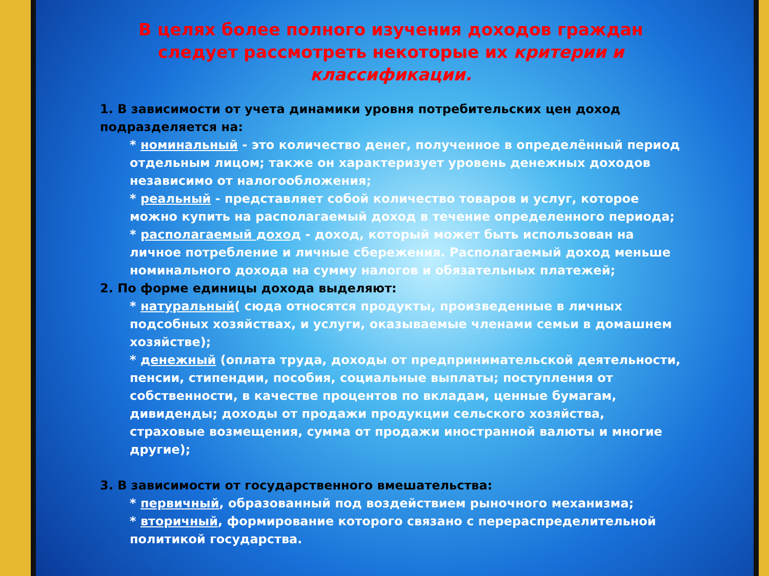В целях более полного изучения доходов граждан следует рассмотреть некоторые их критерии и классификации.
1. В зависимости от учета динамики уровня потребительских цен доход подразделяется на:
* номинальный - это количество денег, полученное в определённый период отдельным лицом; также он характеризует уровень денежных доходов независимо от налогообложения;
* реальный - представляет собой количество товаров и услуг, которое можно купить на располагаемый доход в течение определенного периода;
* располагаемый доход - доход, который может быть использован на личное потребление и личные сбережения. Располагаемый доход меньше номинального дохода на сумму налогов и обязательных платежей;
2. По форме единицы дохода выделяют:
* натуральный( сюда относятся продукты, произведенные в личных подсобных хозяйствах, и услуги, оказываемые членами семьи в домашнем хозяйстве);
* денежный (оплата труда, доходы от предпринимательской деятельности, пенсии, стипендии, пособия, социальные выплаты; поступления от собственности, в качестве процентов по вкладам, ценные бумагам, дивиденды; доходы от продажи продукции сельского хозяйства, страховые возмещения, сумма от продажи иностранной валюты и многие другие);
3. В зависимости от государственного вмешательства:
* первичный, образованный под воздействием рыночного механизма;
* вторичный, формирование которого связано с перераспределительной политикой государства.